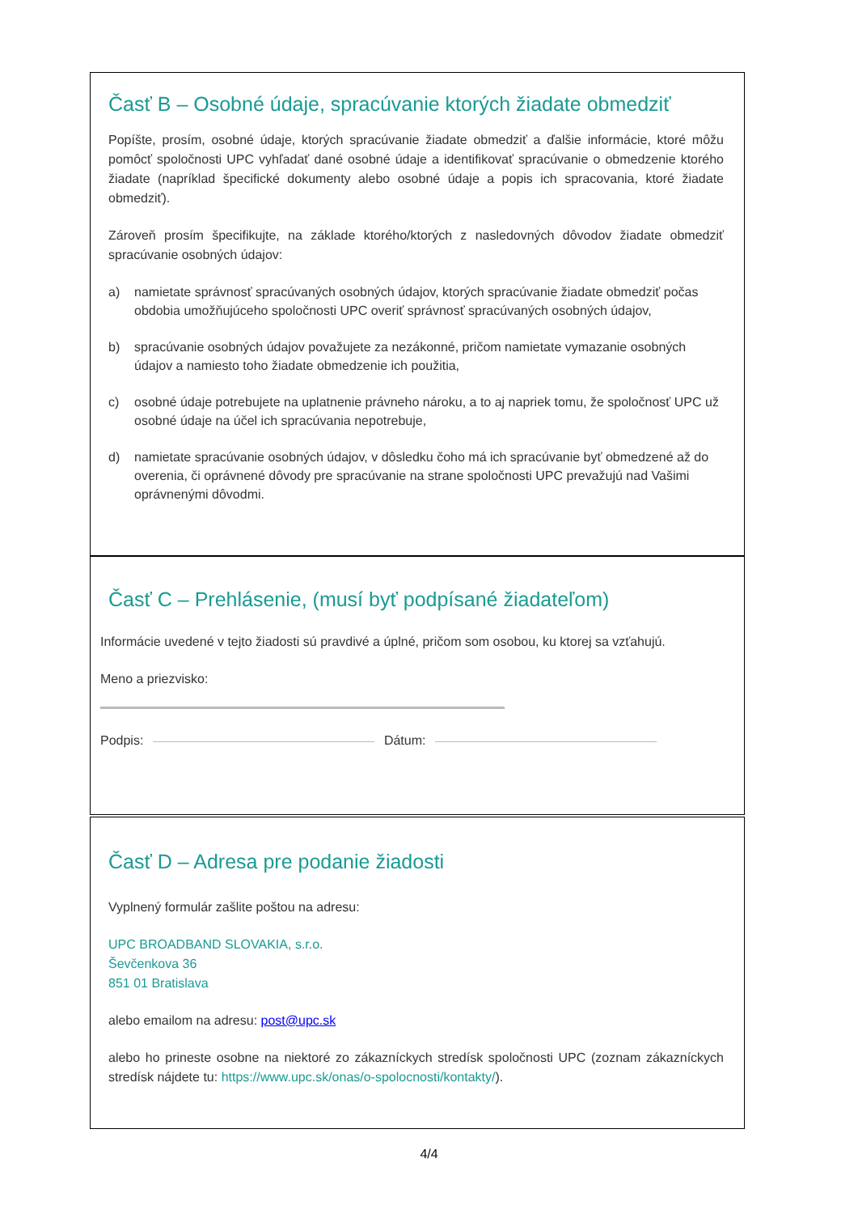Časť B – Osobné údaje, spracúvanie ktorých žiadate obmedziť
Popíšte, prosím, osobné údaje, ktorých spracúvanie žiadate obmedziť a ďalšie informácie, ktoré môžu pomôcť spoločnosti UPC vyhľadať dané osobné údaje a identifikovať spracúvanie o obmedzenie ktorého žiadate (napríklad špecifické dokumenty alebo osobné údaje a popis ich spracovania, ktoré žiadate obmedziť).
Zároveň prosím špecifikujte, na základe ktorého/ktorých z nasledovných dôvodov žiadate obmedziť spracúvanie osobných údajov:
a) namietate správnosť spracúvaných osobných údajov, ktorých spracúvanie žiadate obmedziť počas obdobia umožňujúceho spoločnosti UPC overiť správnosť spracúvaných osobných údajov,
b) spracúvanie osobných údajov považujete za nezákonné, pričom namietate vymazanie osobných údajov a namiesto toho žiadate obmedzenie ich použitia,
c) osobné údaje potrebujete na uplatnenie právneho nároku, a to aj napriek tomu, že spoločnosť UPC už osobné údaje na účel ich spracúvania nepotrebuje,
d) namietate spracúvanie osobných údajov, v dôsledku čoho má ich spracúvanie byť obmedzené až do overenia, či oprávnené dôvody pre spracúvanie na strane spoločnosti UPC prevažujú nad Vašimi oprávnenými dôvodmi.
Časť C – Prehlásenie, (musí byť podpísané žiadateľom)
Informácie uvedené v tejto žiadosti sú pravdivé a úplné, pričom som osobou, ku ktorej sa vzťahujú.
Meno a priezvisko:
Podpis: Dátum:
Časť D – Adresa pre podanie žiadosti
Vyplnený formulár zašlite poštou na adresu:
UPC BROADBAND SLOVAKIA, s.r.o.
Ševčenkova 36
851 01 Bratislava
alebo emailom na adresu: post@upc.sk
alebo ho prineste osobne na niektoré zo zákazníckych stredísk spoločnosti UPC (zoznam zákazníckych stredísk nájdete tu: https://www.upc.sk/onas/o-spolocnosti/kontakty/).
4/4